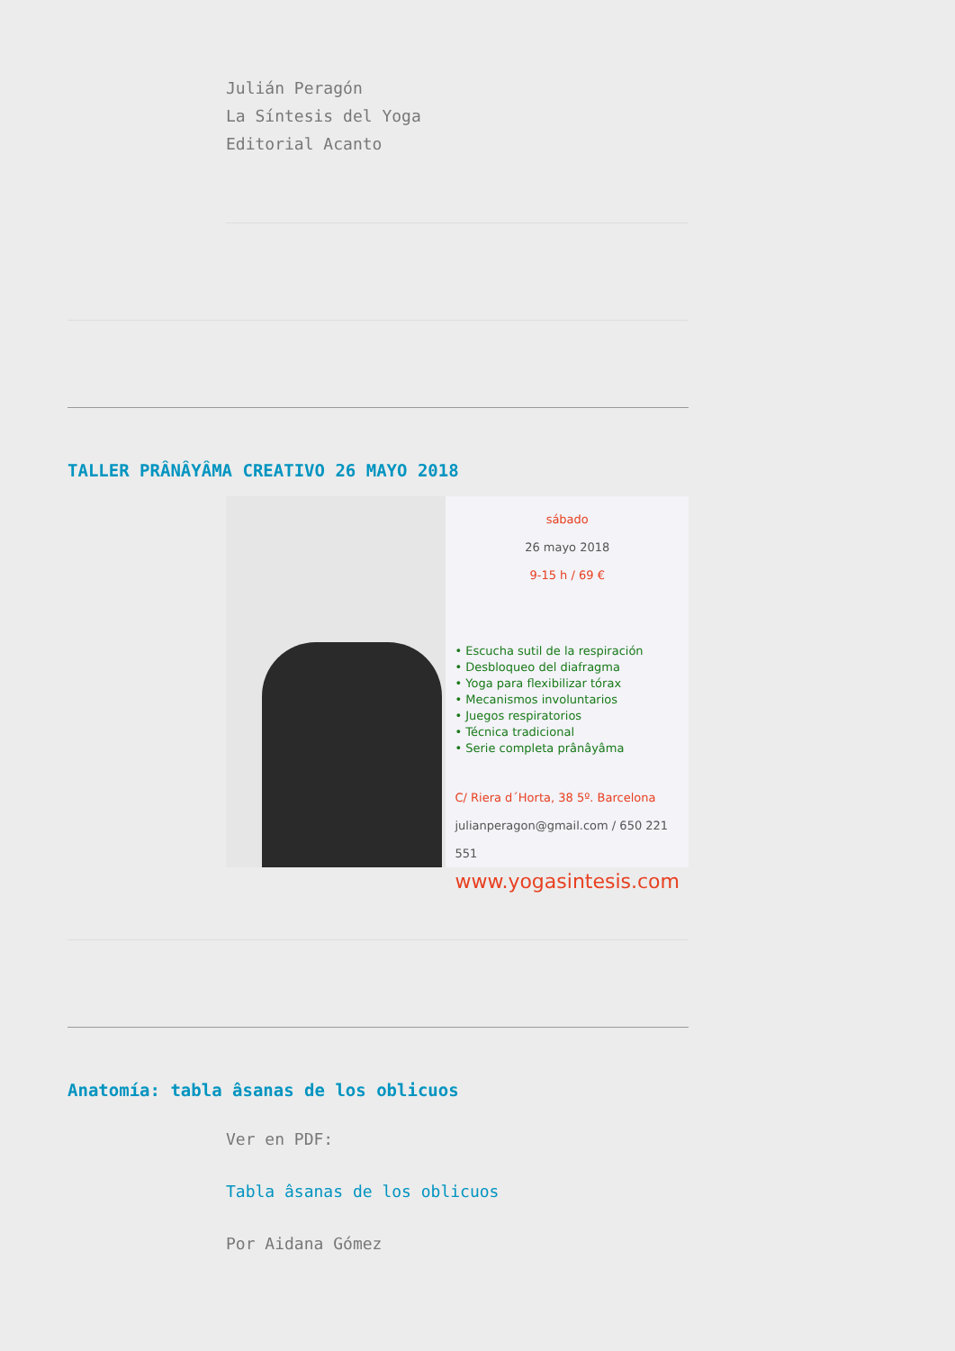Julián Peragón
La Síntesis del Yoga
Editorial Acanto
TALLER PRÂNÂYÂMA CREATIVO 26 MAYO 2018
sábado
26 mayo 2018
9-15 h / 69 €
• Escucha sutil de la respiración
• Desbloqueo del diafragma
• Yoga para flexibilizar tórax
• Mecanismos involuntarios
• Juegos respiratorios
• Técnica tradicional
• Serie completa prânâyâma
C/ Riera d´Horta, 38 5º. Barcelona
julianperagon@gmail.com / 650 221 551
www.yogasintesis.com
Anatomía: tabla âsanas de los oblicuos
Ver en PDF:
Tabla âsanas de los oblicuos
Por Aidana Gómez